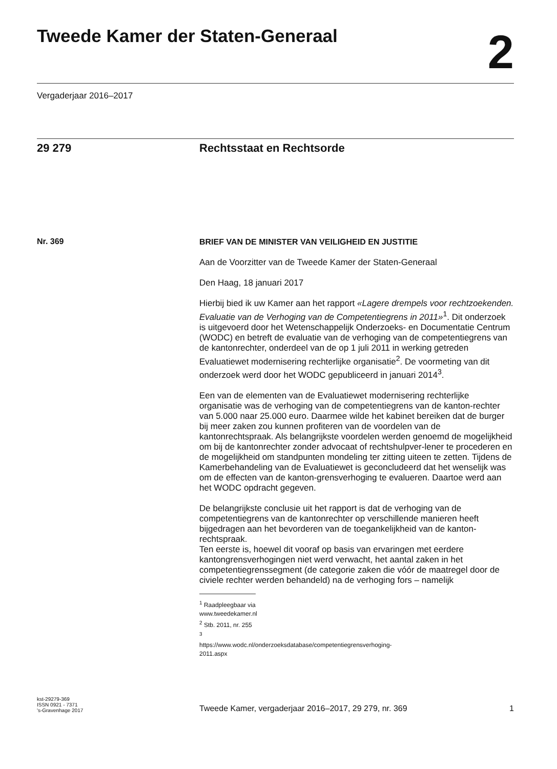Tweede Kamer der Staten-Generaal
2
Vergaderjaar 2016–2017
29 279 Rechtsstaat en Rechtsorde
Nr. 369
BRIEF VAN DE MINISTER VAN VEILIGHEID EN JUSTITIE
Aan de Voorzitter van de Tweede Kamer der Staten-Generaal
Den Haag, 18 januari 2017
Hierbij bied ik uw Kamer aan het rapport «Lagere drempels voor rechtzoekenden. Evaluatie van de Verhoging van de Competentiegrens in 2011»<sup>1</sup>. Dit onderzoek is uitgevoerd door het Wetenschappelijk Onderzoeks- en Documentatie Centrum (WODC) en betreft de evaluatie van de verhoging van de competentiegrens van de kantonrechter, onderdeel van de op 1 juli 2011 in werking getreden Evaluatiewet modernisering rechterlijke organisatie<sup>2</sup>. De voormeting van dit onderzoek werd door het WODC gepubliceerd in januari 2014<sup>3</sup>.
Een van de elementen van de Evaluatiewet modernisering rechterlijke organisatie was de verhoging van de competentiegrens van de kanton-rechter van 5.000 naar 25.000 euro. Daarmee wilde het kabinet bereiken dat de burger bij meer zaken zou kunnen profiteren van de voordelen van de kantonrechtspraak. Als belangrijkste voordelen werden genoemd de mogelijkheid om bij de kantonrechter zonder advocaat of rechtshulpver-lener te procederen en de mogelijkheid om standpunten mondeling ter zitting uiteen te zetten. Tijdens de Kamerbehandeling van de Evaluatiewet is geconcludeerd dat het wenselijk was om de effecten van de kanton-grensverhoging te evalueren. Daartoe werd aan het WODC opdracht gegeven.
De belangrijkste conclusie uit het rapport is dat de verhoging van de competentiegrens van de kantonrechter op verschillende manieren heeft bijgedragen aan het bevorderen van de toegankelijkheid van de kanton-rechtspraak.
Ten eerste is, hoewel dit vooraf op basis van ervaringen met eerdere kantongrensverhogingen niet werd verwacht, het aantal zaken in het competentiegrenssegment (de categorie zaken die vóór de maatregel door de civiele rechter werden behandeld) na de verhoging fors – namelijk
<sup>1</sup> Raadpleegbaar via www.tweedekamer.nl
<sup>2</sup> Stb. 2011, nr. 255
<sup>3</sup> https://www.wodc.nl/onderzoeksdatabase/competentiegrensverhoging-2011.aspx
kst-29279-369
ISSN 0921 - 7371
's-Gravenhage 2017
Tweede Kamer, vergaderjaar 2016–2017, 29 279, nr. 369
1